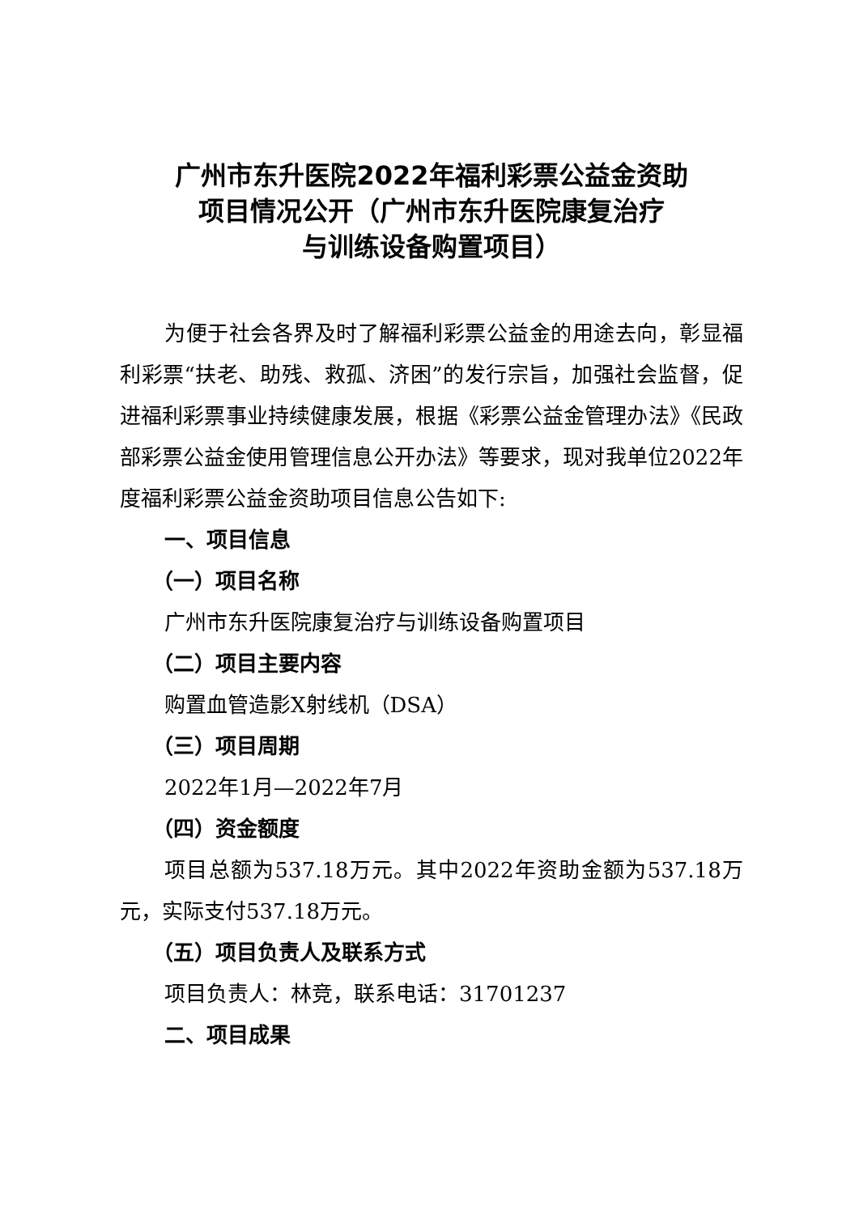广州市东升医院2022年福利彩票公益金资助
项目情况公开（广州市东升医院康复治疗
与训练设备购置项目）
为便于社会各界及时了解福利彩票公益金的用途去向，彰显福利彩票“扶老、助残、救孤、济困”的发行宗旨，加强社会监督，促进福利彩票事业持续健康发展，根据《彩票公益金管理办法》《民政部彩票公益金使用管理信息公开办法》等要求，现对我单位2022年度福利彩票公益金资助项目信息公告如下:
一、项目信息
（一）项目名称
广州市东升医院康复治疗与训练设备购置项目
（二）项目主要内容
购置血管造影X射线机（DSA）
（三）项目周期
2022年1月—2022年7月
（四）资金额度
项目总额为537.18万元。其中2022年资助金额为537.18万元，实际支付537.18万元。
（五）项目负责人及联系方式
项目负责人：林竞，联系电话：31701237
二、项目成果